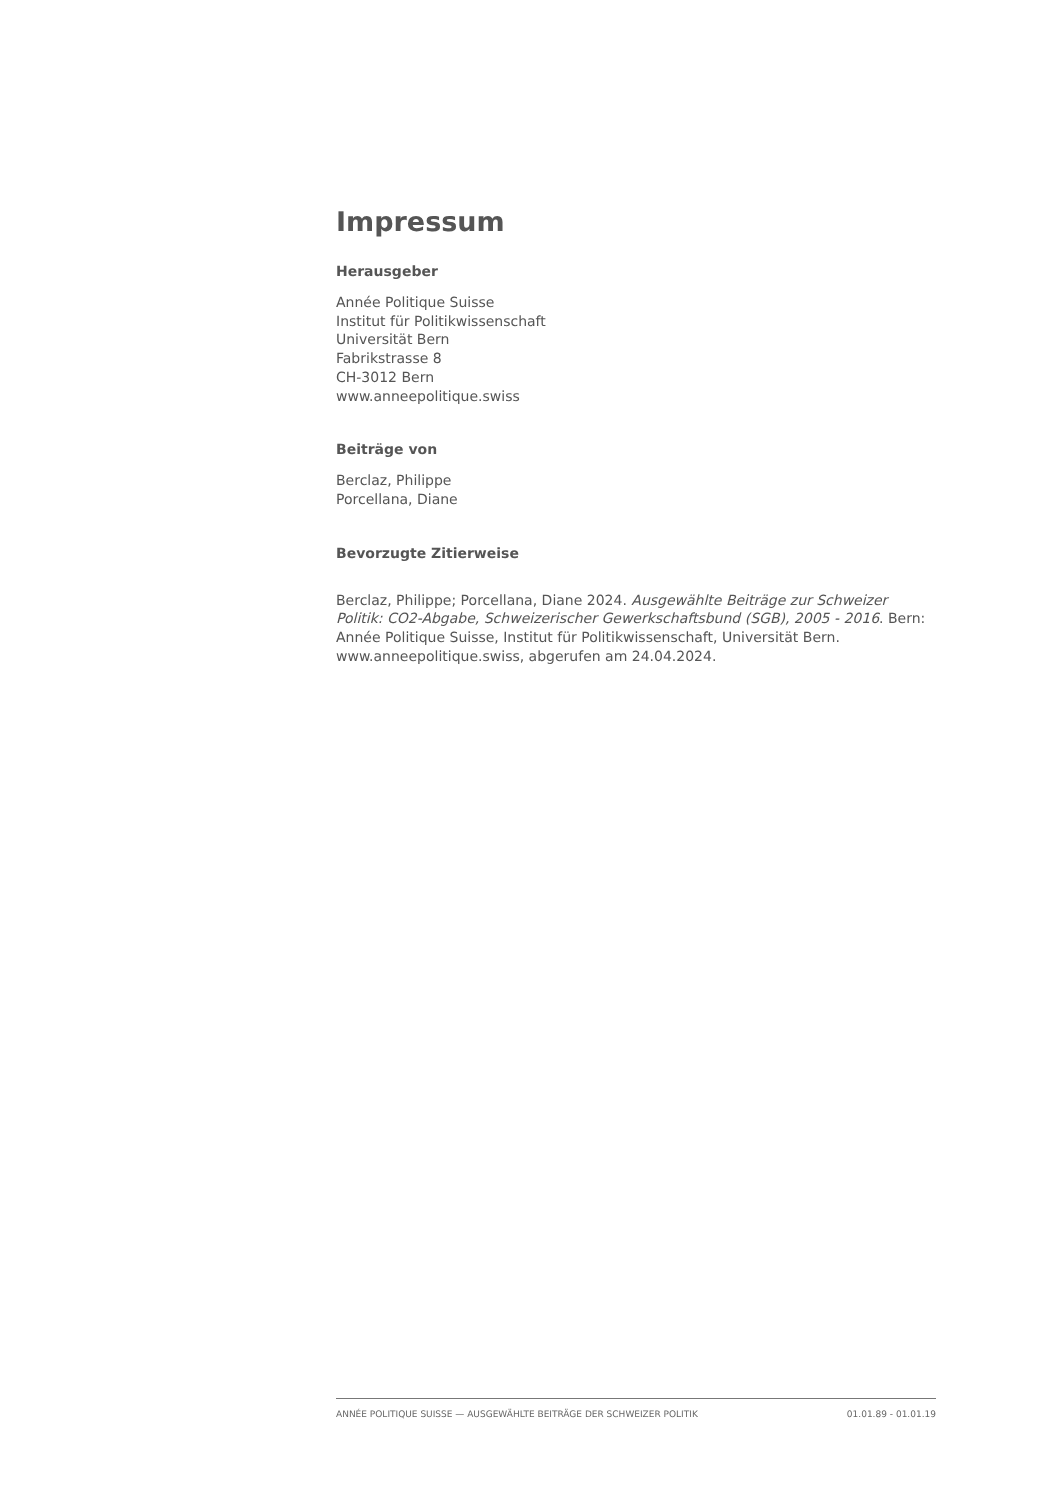Impressum
Herausgeber
Année Politique Suisse
Institut für Politikwissenschaft
Universität Bern
Fabrikstrasse 8
CH-3012 Bern
www.anneepolitique.swiss
Beiträge von
Berclaz, Philippe
Porcellana, Diane
Bevorzugte Zitierweise
Berclaz, Philippe; Porcellana, Diane 2024. Ausgewählte Beiträge zur Schweizer Politik: CO2-Abgabe, Schweizerischer Gewerkschaftsbund (SGB), 2005 - 2016. Bern: Année Politique Suisse, Institut für Politikwissenschaft, Universität Bern. www.anneepolitique.swiss, abgerufen am 24.04.2024.
ANNÉE POLITIQUE SUISSE — AUSGEWÄHLTE BEITRÄGE DER SCHWEIZER POLITIK 01.01.89 - 01.01.19